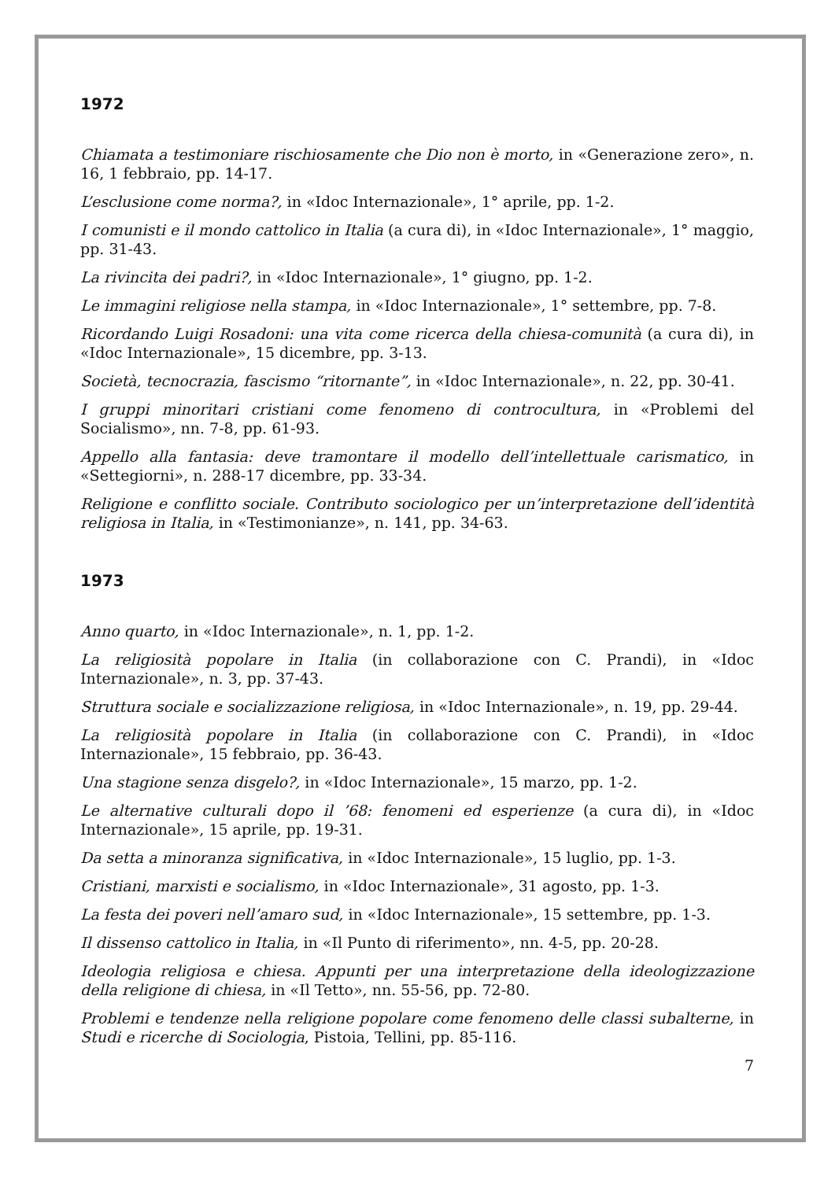1972
Chiamata a testimoniare rischiosamente che Dio non è morto, in «Generazione zero», n. 16, 1 febbraio, pp. 14-17.
L’esclusione come norma?, in «Idoc Internazionale», 1° aprile, pp. 1-2.
I comunisti e il mondo cattolico in Italia (a cura di), in «Idoc Internazionale», 1° maggio, pp. 31-43.
La rivincita dei padri?, in «Idoc Internazionale», 1° giugno, pp. 1-2.
Le immagini religiose nella stampa, in «Idoc Internazionale», 1° settembre, pp. 7-8.
Ricordando Luigi Rosadoni: una vita come ricerca della chiesa-comunità (a cura di), in «Idoc Internazionale», 15 dicembre, pp. 3-13.
Società, tecnocrazia, fascismo “ritornante”, in «Idoc Internazionale», n. 22, pp. 30-41.
I gruppi minoritari cristiani come fenomeno di controcultura, in «Problemi del Socialismo», nn. 7-8, pp. 61-93.
Appello alla fantasia: deve tramontare il modello dell’intellettuale carismatico, in «Settegiorni», n. 288-17 dicembre, pp. 33-34.
Religione e conflitto sociale. Contributo sociologico per un’interpretazione dell’identità religiosa in Italia, in «Testimonianze», n. 141, pp. 34-63.
1973
Anno quarto, in «Idoc Internazionale», n. 1, pp. 1-2.
La religiosità popolare in Italia (in collaborazione con C. Prandi), in «Idoc Internazionale», n. 3, pp. 37-43.
Struttura sociale e socializzazione religiosa, in «Idoc Internazionale», n. 19, pp. 29-44.
La religiosità popolare in Italia (in collaborazione con C. Prandi), in «Idoc Internazionale», 15 febbraio, pp. 36-43.
Una stagione senza disgelo?, in «Idoc Internazionale», 15 marzo, pp. 1-2.
Le alternative culturali dopo il ’68: fenomeni ed esperienze (a cura di), in «Idoc Internazionale», 15 aprile, pp. 19-31.
Da setta a minoranza significativa, in «Idoc Internazionale», 15 luglio, pp. 1-3.
Cristiani, marxisti e socialismo, in «Idoc Internazionale», 31 agosto, pp. 1-3.
La festa dei poveri nell’amaro sud, in «Idoc Internazionale», 15 settembre, pp. 1-3.
Il dissenso cattolico in Italia, in «Il Punto di riferimento», nn. 4-5, pp. 20-28.
Ideologia religiosa e chiesa. Appunti per una interpretazione della ideologizzazione della religione di chiesa, in «Il Tetto», nn. 55-56, pp. 72-80.
Problemi e tendenze nella religione popolare come fenomeno delle classi subalterne, in Studi e ricerche di Sociologia, Pistoia, Tellini, pp. 85-116.
7